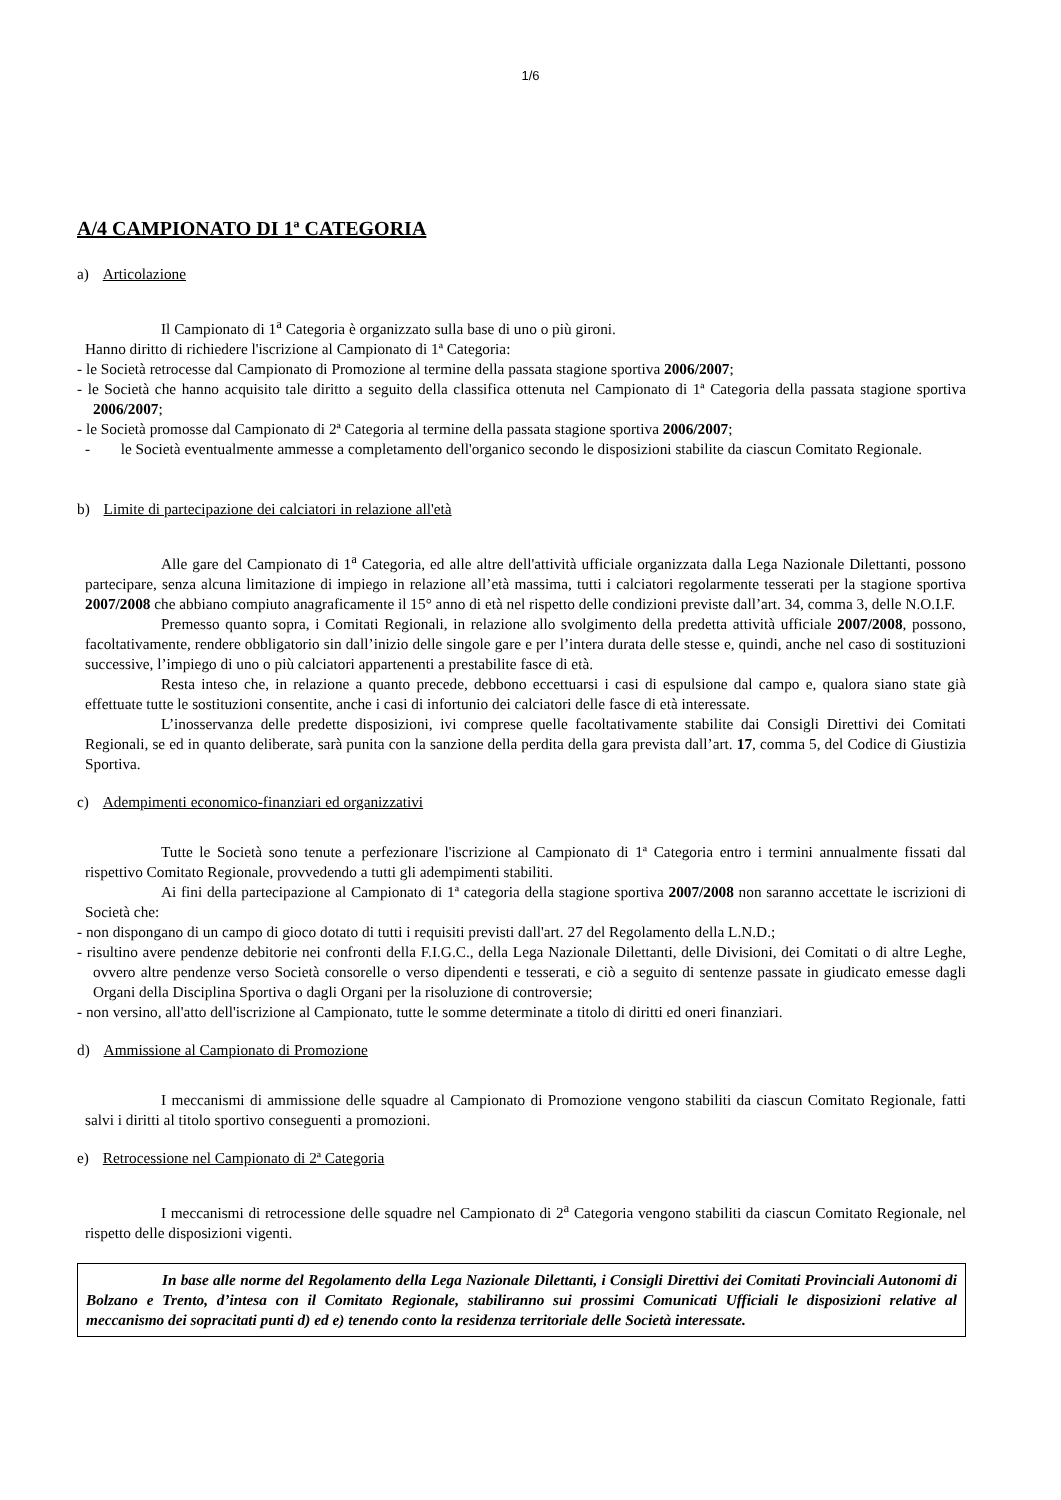1/6
A/4 CAMPIONATO DI 1ª CATEGORIA
a) Articolazione
Il Campionato di 1<sup>a</sup> Categoria è organizzato sulla base di uno o più gironi.
Hanno diritto di richiedere l'iscrizione al Campionato di 1ª Categoria:
- le Società retrocesse dal Campionato di Promozione al termine della passata stagione sportiva 2006/2007;
- le Società che hanno acquisito tale diritto a seguito della classifica ottenuta nel Campionato di 1ª Categoria della passata stagione sportiva 2006/2007;
- le Società promosse dal Campionato di 2ª Categoria al termine della passata stagione sportiva 2006/2007;
- le Società eventualmente ammesse a completamento dell'organico secondo le disposizioni stabilite da ciascun Comitato Regionale.
b) Limite di partecipazione dei calciatori in relazione all'età
Alle gare del Campionato di 1<sup>a</sup> Categoria, ed alle altre dell'attività ufficiale organizzata dalla Lega Nazionale Dilettanti, possono partecipare, senza alcuna limitazione di impiego in relazione all’età massima, tutti i calciatori regolarmente tesserati per la stagione sportiva 2007/2008 che abbiano compiuto anagraficamente il 15° anno di età nel rispetto delle condizioni previste dall’art. 34, comma 3, delle N.O.I.F.
Premesso quanto sopra, i Comitati Regionali, in relazione allo svolgimento della predetta attività ufficiale 2007/2008, possono, facoltativamente, rendere obbligatorio sin dall’inizio delle singole gare e per l’intera durata delle stesse e, quindi, anche nel caso di sostituzioni successive, l’impiego di uno o più calciatori appartenenti a prestabilite fasce di età.
Resta inteso che, in relazione a quanto precede, debbono eccettuarsi i casi di espulsione dal campo e, qualora siano state già effettuate tutte le sostituzioni consentite, anche i casi di infortunio dei calciatori delle fasce di età interessate.
L’inosservanza delle predette disposizioni, ivi comprese quelle facoltativamente stabilite dai Consigli Direttivi dei Comitati Regionali, se ed in quanto deliberate, sarà punita con la sanzione della perdita della gara prevista dall’art. 17, comma 5, del Codice di Giustizia Sportiva.
c) Adempimenti economico-finanziari ed organizzativi
Tutte le Società sono tenute a perfezionare l'iscrizione al Campionato di 1ª Categoria entro i termini annualmente fissati dal rispettivo Comitato Regionale, provvedendo a tutti gli adempimenti stabiliti.
Ai fini della partecipazione al Campionato di 1ª categoria della stagione sportiva 2007/2008 non saranno accettate le iscrizioni di Società che:
- non dispongano di un campo di gioco dotato di tutti i requisiti previsti dall'art. 27 del Regolamento della L.N.D.;
- risultino avere pendenze debitorie nei confronti della F.I.G.C., della Lega Nazionale Dilettanti, delle Divisioni, dei Comitati o di altre Leghe, ovvero altre pendenze verso Società consorelle o verso dipendenti e tesserati, e ciò a seguito di sentenze passate in giudicato emesse dagli Organi della Disciplina Sportiva o dagli Organi per la risoluzione di controversie;
- non versino, all'atto dell'iscrizione al Campionato, tutte le somme determinate a titolo di diritti ed oneri finanziari.
d) Ammissione al Campionato di Promozione
I meccanismi di ammissione delle squadre al Campionato di Promozione vengono stabiliti da ciascun Comitato Regionale, fatti salvi i diritti al titolo sportivo conseguenti a promozioni.
e) Retrocessione nel Campionato di 2ª Categoria
I meccanismi di retrocessione delle squadre nel Campionato di 2<sup>a</sup> Categoria vengono stabiliti da ciascun Comitato Regionale, nel rispetto delle disposizioni vigenti.
In base alle norme del Regolamento della Lega Nazionale Dilettanti, i Consigli Direttivi dei Comitati Provinciali Autonomi di Bolzano e Trento, d’intesa con il Comitato Regionale, stabiliranno sui prossimi Comunicati Ufficiali le disposizioni relative al meccanismo dei sopracitati punti d) ed e) tenendo conto la residenza territoriale delle Società interessate.